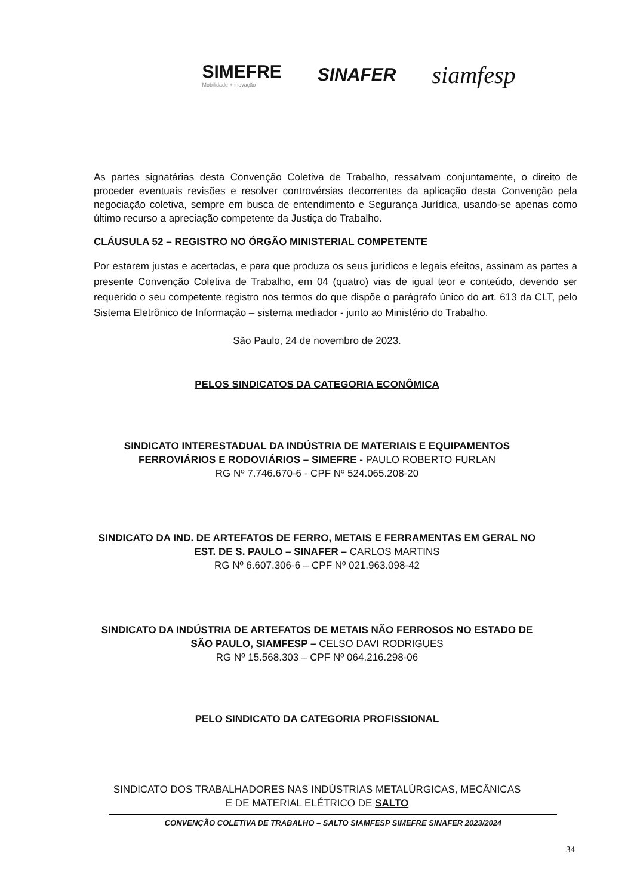SIMEFRE
Mobilidade + inovação
SINAFER
siamfesp
As partes signatárias desta Convenção Coletiva de Trabalho, ressalvam conjuntamente, o direito de proceder eventuais revisões e resolver controvérsias decorrentes da aplicação desta Convenção pela negociação coletiva, sempre em busca de entendimento e Segurança Jurídica, usando-se apenas como último recurso a apreciação competente da Justiça do Trabalho.
CLÁUSULA 52 – REGISTRO NO ÓRGÃO MINISTERIAL COMPETENTE
Por estarem justas e acertadas, e para que produza os seus jurídicos e legais efeitos, assinam as partes a presente Convenção Coletiva de Trabalho, em 04 (quatro) vias de igual teor e conteúdo, devendo ser requerido o seu competente registro nos termos do que dispõe o parágrafo único do art. 613 da CLT, pelo Sistema Eletrônico de Informação – sistema mediador - junto ao Ministério do Trabalho.
São Paulo, 24 de novembro de 2023.
PELOS SINDICATOS DA CATEGORIA ECONÔMICA
SINDICATO INTERESTADUAL DA INDÚSTRIA DE MATERIAIS E EQUIPAMENTOS
FERROVIÁRIOS E RODOVIÁRIOS – SIMEFRE - PAULO ROBERTO FURLAN
RG Nº 7.746.670-6 - CPF Nº 524.065.208-20
SINDICATO DA IND. DE ARTEFATOS DE FERRO, METAIS E FERRAMENTAS EM GERAL NO
EST. DE S. PAULO – SINAFER – CARLOS MARTINS
RG Nº 6.607.306-6 – CPF Nº 021.963.098-42
SINDICATO DA INDÚSTRIA DE ARTEFATOS DE METAIS NÃO FERROSOS NO ESTADO DE
SÃO PAULO, SIAMFESP – CELSO DAVI RODRIGUES
RG Nº 15.568.303 – CPF Nº 064.216.298-06
PELO SINDICATO DA CATEGORIA PROFISSIONAL
SINDICATO DOS TRABALHADORES NAS INDÚSTRIAS METALÚRGICAS, MECÂNICAS
E DE MATERIAL ELÉTRICO DE SALTO
CONVENÇÃO COLETIVA DE TRABALHO – SALTO SIAMFESP SIMEFRE SINAFER 2023/2024
34